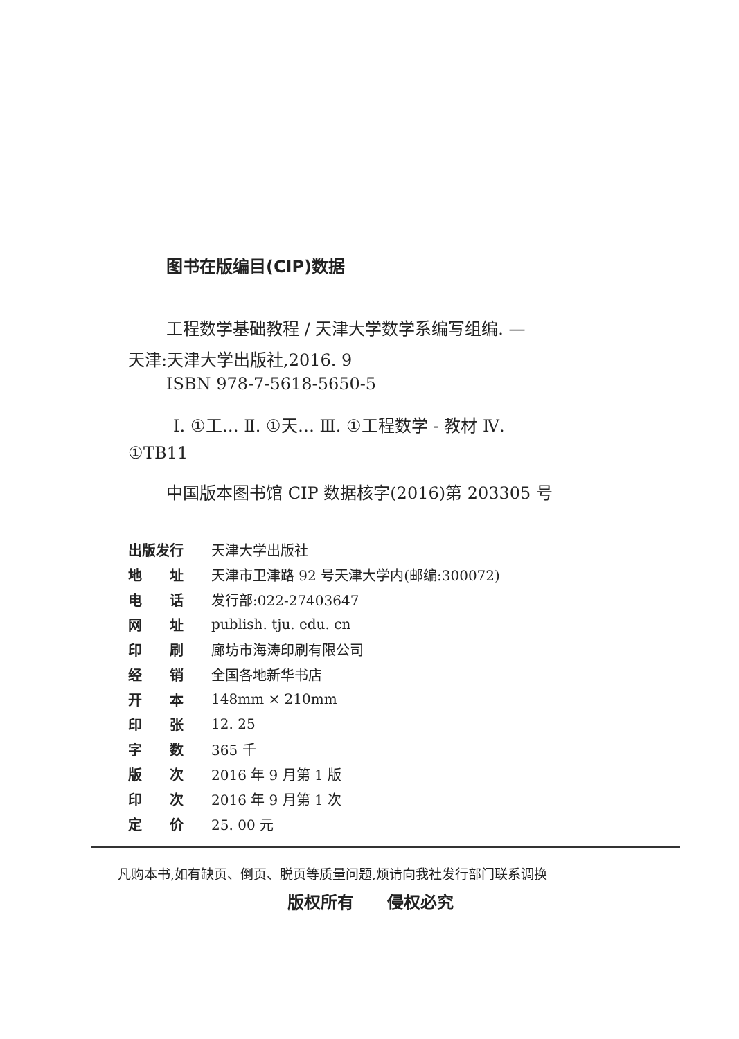图书在版编目(CIP)数据
工程数学基础教程 / 天津大学数学系编写组编. —
天津:天津大学出版社,2016. 9
ISBN 978-7-5618-5650-5
Ⅰ. ①工… Ⅱ. ①天… Ⅲ. ①工程数学 - 教材 Ⅳ.
①TB11
中国版本图书馆 CIP 数据核字(2016)第 203305 号
| 出版发行 | 天津大学出版社 |
| 地 址 | 天津市卫津路 92 号天津大学内(邮编:300072) |
| 电 话 | 发行部:022-27403647 |
| 网 址 | publish. tju. edu. cn |
| 印 刷 | 廊坊市海涛印刷有限公司 |
| 经 销 | 全国各地新华书店 |
| 开 本 | 148mm × 210mm |
| 印 张 | 12. 25 |
| 字 数 | 365 千 |
| 版 次 | 2016 年 9 月第 1 版 |
| 印 次 | 2016 年 9 月第 1 次 |
| 定 价 | 25. 00 元 |
凡购本书,如有缺页、倒页、脱页等质量问题,烦请向我社发行部门联系调换
版权所有　　侵权必究